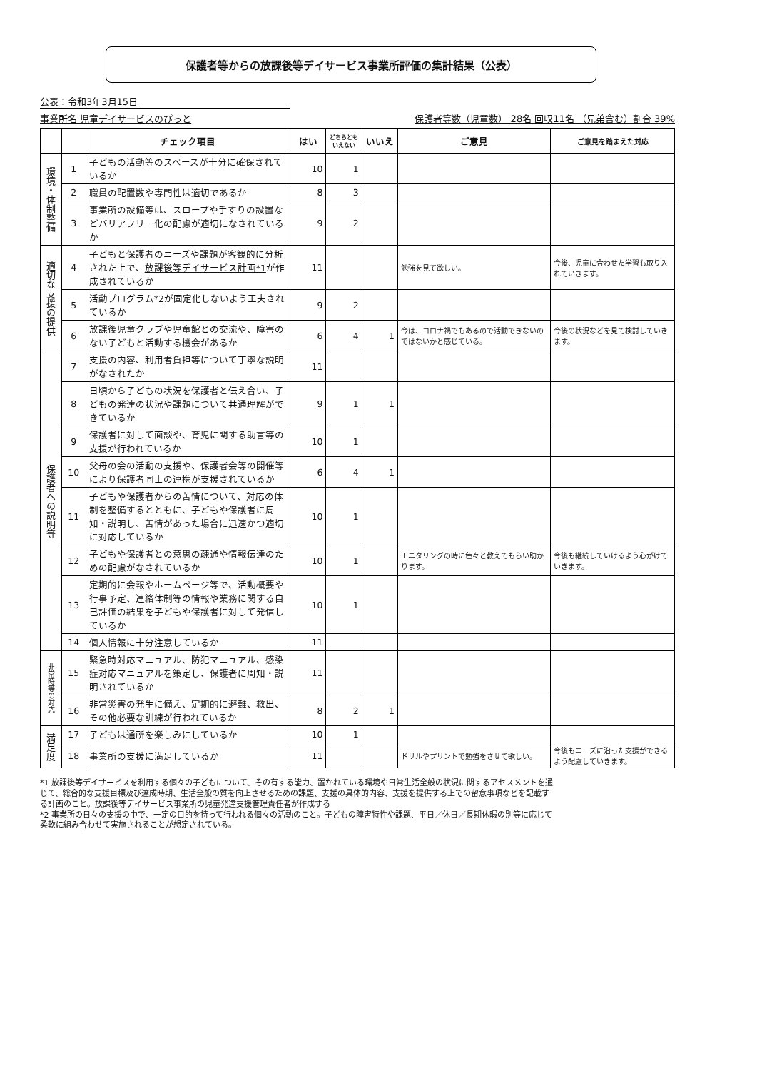保護者等からの放課後等デイサービス事業所評価の集計結果（公表）
公表：令和3年3月15日
事業所名 児童デイサービスのぴっと 保護者等数（児童数） 28名 回収11名 （兄弟含む）割合 39%
| | | チェック項目 | はい | どちらとも いえない | いいえ | ご意見 | ご意見を踏まえた対応 |
| --- | --- | --- | --- | --- | --- | --- | --- |
| 環境・体制整備 | 1 | 子どもの活動等のスペースが十分に確保されているか | 10 | 1 | | | |
| | 2 | 職員の配置数や専門性は適切であるか | 8 | 3 | | | |
| | 3 | 事業所の設備等は、スロープや手すりの設置などバリアフリー化の配慮が適切になされているか | 9 | 2 | | | |
| 適切な支援の提供 | 4 | 子どもと保護者のニーズや課題が客観的に分析された上で、 放課後等デイサービス計画*1 が作成されているか | 11 | | | 勉強を見て欲しい。 | 今後、児童に合わせた学習も取り入れていきます。 |
| | 5 | 活動プログラム*2 が固定化しないよう工夫されているか | 9 | 2 | | | |
| | 6 | 放課後児童クラブや児童館との交流や、障害のない子どもと活動する機会があるか | 6 | 4 | 1 | 今は、コロナ禍でもあるので活動できないのではないかと感じている。 | 今後の状況などを見て検討していきます。 |
| 保護者への説明等 | 7 | 支援の内容、利用者負担等について丁寧な説明がなされたか | 11 | | | | |
| | 8 | 日頃から子どもの状況を保護者と伝え合い、子どもの発達の状況や課題について共通理解ができているか | 9 | 1 | 1 | | |
| | 9 | 保護者に対して面談や、育児に関する助言等の支援が行われているか | 10 | 1 | | | |
| | 10 | 父母の会の活動の支援や、保護者会等の開催等により保護者同士の連携が支援されているか | 6 | 4 | 1 | | |
| | 11 | 子どもや保護者からの苦情について、対応の体制を整備するとともに、子どもや保護者に周知・説明し、苦情があった場合に迅速かつ適切に対応しているか | 10 | 1 | | | |
| | 12 | 子どもや保護者との意思の疎通や情報伝達のための配慮がなされているか | 10 | 1 | | モニタリングの時に色々と教えてもらい助かります。 | 今後も継続していけるよう心がけていきます。 |
| | 13 | 定期的に会報やホームページ等で、活動概要や行事予定、連絡体制等の情報や業務に関する自己評価の結果を子どもや保護者に対して発信しているか | 10 | 1 | | | |
| | 14 | 個人情報に十分注意しているか | 11 | | | | |
| 非常時等の対応 | 15 | 緊急時対応マニュアル、防犯マニュアル、感染症対応マニュアルを策定し、保護者に周知・説明されているか | 11 | | | | |
| | 16 | 非常災害の発生に備え、定期的に避難、救出、その他必要な訓練が行われているか | 8 | 2 | 1 | | |
| 満足度 | 17 | 子どもは通所を楽しみにしているか | 10 | 1 | | | |
| | 18 | 事業所の支援に満足しているか | 11 | | | ドリルやプリントで勉強をさせて欲しい。 | 今後もニーズに沿った支援ができるよう配慮していきます。 |
*1 放課後等デイサービスを利用する個々の子どもについて、その有する能力、置かれている環境や日常生活全般の状況に関するアセスメントを通じて、総合的な支援目標及び達成時期、生活全般の質を向上させるための課題、支援の具体的内容、支援を提供する上での留意事項などを記載する計画のこと。放課後等デイサービス事業所の児童発達支援管理責任者が作成する
*2 事業所の日々の支援の中で、一定の目的を持って行われる個々の活動のこと。子どもの障害特性や課題、平日／休日／長期休暇の別等に応じて柔軟に組み合わせて実施されることが想定されている。